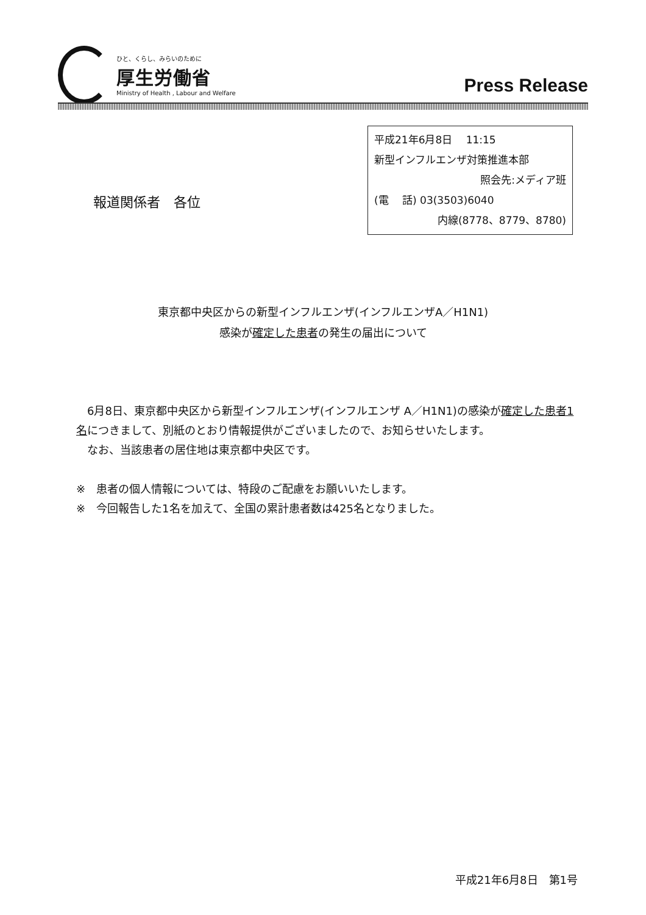ひと、くらし、みらいのために
厚生労働省
Ministry of Health , Labour and Welfare
Press Release
平成21年6月8日　 11:15
新型インフルエンザ対策推進本部
照会先:メディア班
(電　 話) 03(3503)6040
内線(8778、8779、8780)
報道関係者　各位
東京都中央区からの新型インフルエンザ(インフルエンザA／H1N1)
感染が確定した患者の発生の届出について
　6月8日、東京都中央区から新型インフルエンザ(インフルエンザ A／H1N1)の感染が確定した患者1名につきまして、別紙のとおり情報提供がございましたので、お知らせいたします。
　なお、当該患者の居住地は東京都中央区です。
※　患者の個人情報については、特段のご配慮をお願いいたします。
※　今回報告した1名を加えて、全国の累計患者数は425名となりました。
平成21年6月8日　第1号